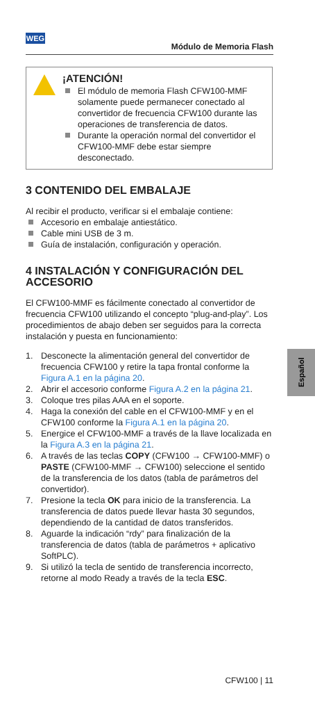WEG
Módulo de Memoria Flash
¡ATENCIÓN!
El módulo de memoria Flash CFW100-MMF solamente puede permanecer conectado al convertidor de frecuencia CFW100 durante las operaciones de transferencia de datos.
Durante la operación normal del convertidor el CFW100-MMF debe estar siempre desconectado.
3 CONTENIDO DEL EMBALAJE
Al recibir el producto, verificar si el embalaje contiene:
Accesorio en embalaje antiestático.
Cable mini USB de 3 m.
Guía de instalación, configuración y operación.
4 INSTALACIÓN Y CONFIGURACIÓN DEL ACCESORIO
El CFW100-MMF es fácilmente conectado al convertidor de frecuencia CFW100 utilizando el concepto “plug-and-play”. Los procedimientos de abajo deben ser seguidos para la correcta instalación y puesta en funcionamiento:
1. Desconecte la alimentación general del convertidor de frecuencia CFW100 y retire la tapa frontal conforme la Figura A.1 en la página 20.
2. Abrir el accesorio conforme Figura A.2 en la página 21.
3. Coloque tres pilas AAA en el soporte.
4. Haga la conexión del cable en el CFW100-MMF y en el CFW100 conforme la Figura A.1 en la página 20.
5. Energice el CFW100-MMF a través de la llave localizada en la Figura A.3 en la página 21.
6. A través de las teclas COPY (CFW100 → CFW100-MMF) o PASTE (CFW100-MMF → CFW100) seleccione el sentido de la transferencia de los datos (tabla de parámetros del convertidor).
7. Presione la tecla OK para inicio de la transferencia. La transferencia de datos puede llevar hasta 30 segundos, dependiendo de la cantidad de datos transferidos.
8. Aguarde la indicación “rdy” para finalización de la transferencia de datos (tabla de parámetros + aplicativo SoftPLC).
9. Si utilizó la tecla de sentido de transferencia incorrecto, retorne al modo Ready a través de la tecla ESC.
Español
CFW100 | 11